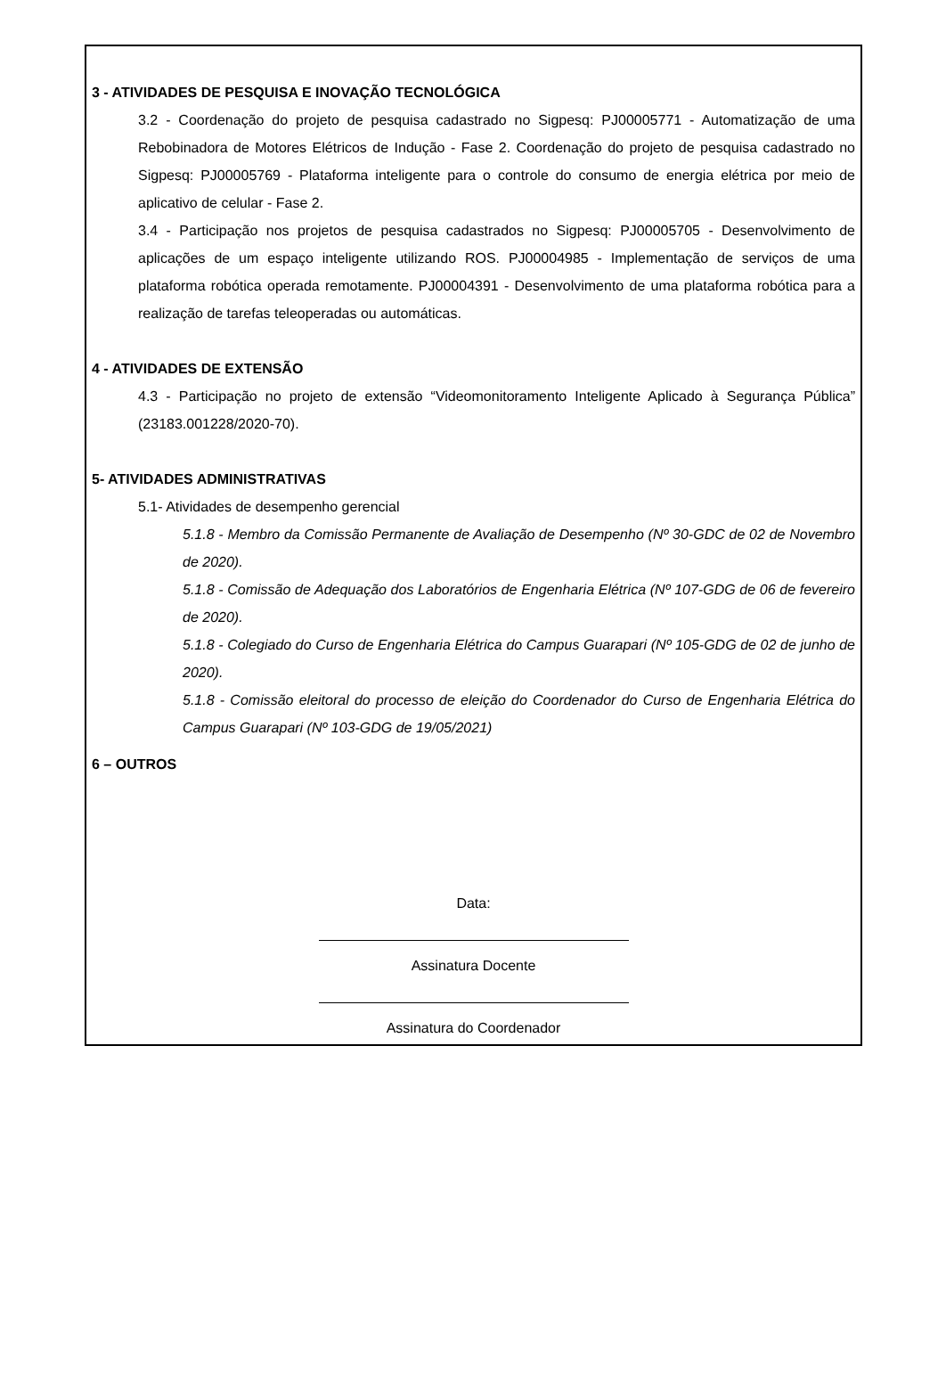3 - ATIVIDADES DE PESQUISA E INOVAÇÃO TECNOLÓGICA
3.2 - Coordenação do projeto de pesquisa cadastrado no Sigpesq: PJ00005771 - Automatização de uma Rebobinadora de Motores Elétricos de Indução - Fase 2. Coordenação do projeto de pesquisa cadastrado no Sigpesq: PJ00005769 - Plataforma inteligente para o controle do consumo de energia elétrica por meio de aplicativo de celular - Fase 2.
3.4 - Participação nos projetos de pesquisa cadastrados no Sigpesq: PJ00005705 - Desenvolvimento de aplicações de um espaço inteligente utilizando ROS. PJ00004985 - Implementação de serviços de uma plataforma robótica operada remotamente. PJ00004391 - Desenvolvimento de uma plataforma robótica para a realização de tarefas teleoperadas ou automáticas.
4 - ATIVIDADES DE EXTENSÃO
4.3 - Participação no projeto de extensão “Videomonitoramento Inteligente Aplicado à Segurança Pública” (23183.001228/2020-70).
5- ATIVIDADES ADMINISTRATIVAS
5.1- Atividades de desempenho gerencial
5.1.8 - Membro da Comissão Permanente de Avaliação de Desempenho (Nº 30-GDC de 02 de Novembro de 2020).
5.1.8 - Comissão de Adequação dos Laboratórios de Engenharia Elétrica (Nº 107-GDG de 06 de fevereiro de 2020).
5.1.8 - Colegiado do Curso de Engenharia Elétrica do Campus Guarapari (Nº 105-GDG de 02 de junho de 2020).
5.1.8 - Comissão eleitoral do processo de eleição do Coordenador do Curso de Engenharia Elétrica do Campus Guarapari (Nº 103-GDG de 19/05/2021)
6 – OUTROS
Data:
Assinatura Docente
Assinatura do Coordenador